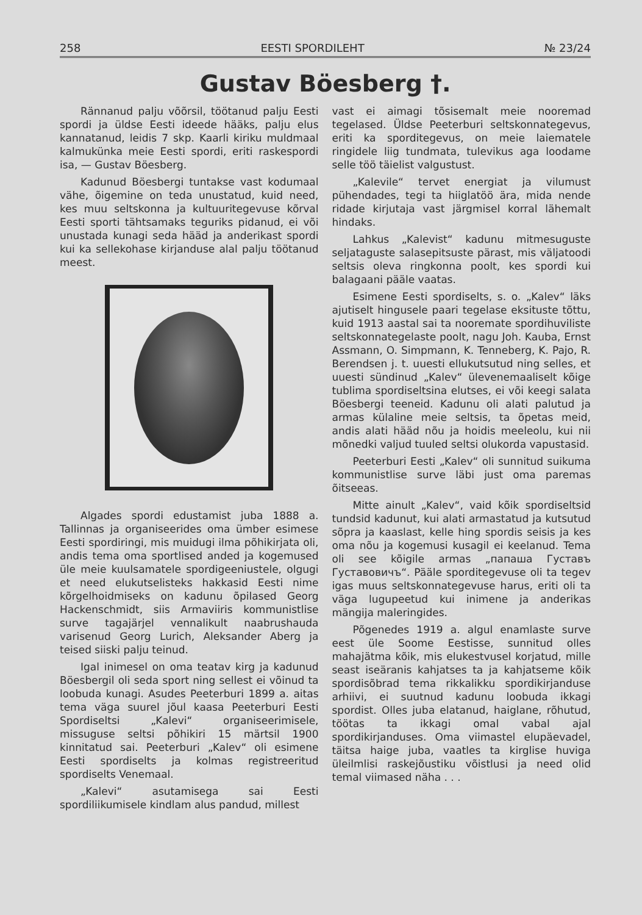258 EESTI SPORDILEHT № 23/24
Gustav Böesberg †.
Rännanud palju võõrsil, töötanud palju Eesti spordi ja üldse Eesti ideede hääks, palju elus kannatanud, leidis 7 skp. Kaarli kiriku muldmaal kalmukünka meie Eesti spordi, eriti raskespordi isa, — Gustav Böesberg.
Kadunud Böesbergi tuntakse vast kodumaal vähe, õigemine on teda unustatud, kuid need, kes muu seltskonna ja kultuuritegevuse kõrval Eesti sporti tähtsamaks teguriks pidanud, ei või unustada kunagi seda hääd ja anderikast spordi kui ka sellekohase kirjanduse alal palju töötanud meest.
Algades spordi edustamist juba 1888 a. Tallinnas ja organiseerides oma ümber esimese Eesti spordiringi, mis muidugi ilma põhikirjata oli, andis tema oma sportlised anded ja kogemused üle meie kuulsamatele spordigeeniustele, olgugi et need elukutselisteks hakkasid Eesti nime kõrgelhoidmiseks on kadunu õpilased Georg Hackenschmidt, siis Armaviiris kommunistlise surve tagajärjel vennalikult naabrushauda varisenud Georg Lurich, Aleksander Aberg ja teised siiski palju teinud.
Igal inimesel on oma teatav kirg ja kadunud Böesbergil oli seda sport ning sellest ei võinud ta loobuda kunagi. Asudes Peeterburi 1899 a. aitas tema väga suurel jõul kaasa Peeterburi Eesti Spordiseltsi „Kalevi“ organiseerimisele, missuguse seltsi põhikiri 15 märtsil 1900 kinnitatud sai. Peeterburi „Kalev“ oli esimene Eesti spordiselts ja kolmas registreeritud spordiselts Venemaal.
„Kalevi“ asutamisega sai Eesti spordiliikumisele kindlam alus pandud, millest
vast ei aimagi tõsisemalt meie nooremad tegelased. Üldse Peeterburi seltskonnategevus, eriti ka sporditegevus, on meie laiematele ringidele liig tundmata, tulevikus aga loodame selle töö täielist valgustust.
„Kalevile“ tervet energiat ja vilumust pühendades, tegi ta hiiglatöö ära, mida nende ridade kirjutaja vast järgmisel korral lähemalt hindaks.
Lahkus „Kalevist“ kadunu mitmesuguste seljataguste salasepitsuste pärast, mis väljatoodi seltsis oleva ringkonna poolt, kes spordi kui balagaani pääle vaatas.
Esimene Eesti spordiselts, s. o. „Kalev“ läks ajutiselt hingusele paari tegelase eksituste tõttu, kuid 1913 aastal sai ta nooremate spordihuviliste seltskonnategelaste poolt, nagu Joh. Kauba, Ernst Assmann, O. Simpmann, K. Tenneberg, K. Pajo, R. Berendsen j. t. uuesti ellukutsutud ning selles, et uuesti sündinud „Kalev“ ülevenemaaliselt kõige tublima spordiseltsina elutses, ei või keegi salata Böesbergi teeneid. Kadunu oli alati palutud ja armas külaline meie seltsis, ta õpetas meid, andis alati hääd nõu ja hoidis meeleolu, kui nii mõnedki valjud tuuled seltsi olukorda vapustasid.
Peeterburi Eesti „Kalev“ oli sunnitud suikuma kommunistlise surve läbi just oma paremas õitseeas.
Mitte ainult „Kalev“, vaid kõik spordiseltsid tundsid kadunut, kui alati armastatud ja kutsutud sõpra ja kaaslast, kelle hing spordis seisis ja kes oma nõu ja kogemusi kusagil ei keelanud. Tema oli see kõigile armas „папаша Густавъ Густавовичъ“. Pääle sporditegevuse oli ta tegev igas muus seltskonnategevuse harus, eriti oli ta väga lugupeetud kui inimene ja anderikas mängija maleringides.
Põgenedes 1919 a. algul enamlaste surve eest üle Soome Eestisse, sunnitud olles mahajätma kõik, mis elukestvusel korjatud, mille seast iseäranis kahjatses ta ja kahjatseme kõik spordisõbrad tema rikkalikku spordikirjanduse arhiivi, ei suutnud kadunu loobuda ikkagi spordist. Olles juba elatanud, haiglane, rõhutud, töötas ta ikkagi omal vabal ajal spordikirjanduses. Oma viimastel elupäevadel, täitsa haige juba, vaatles ta kirglise huviga ülеilmlisi raskejõustiku võistlusi ja need olid temal viimased näha . . .